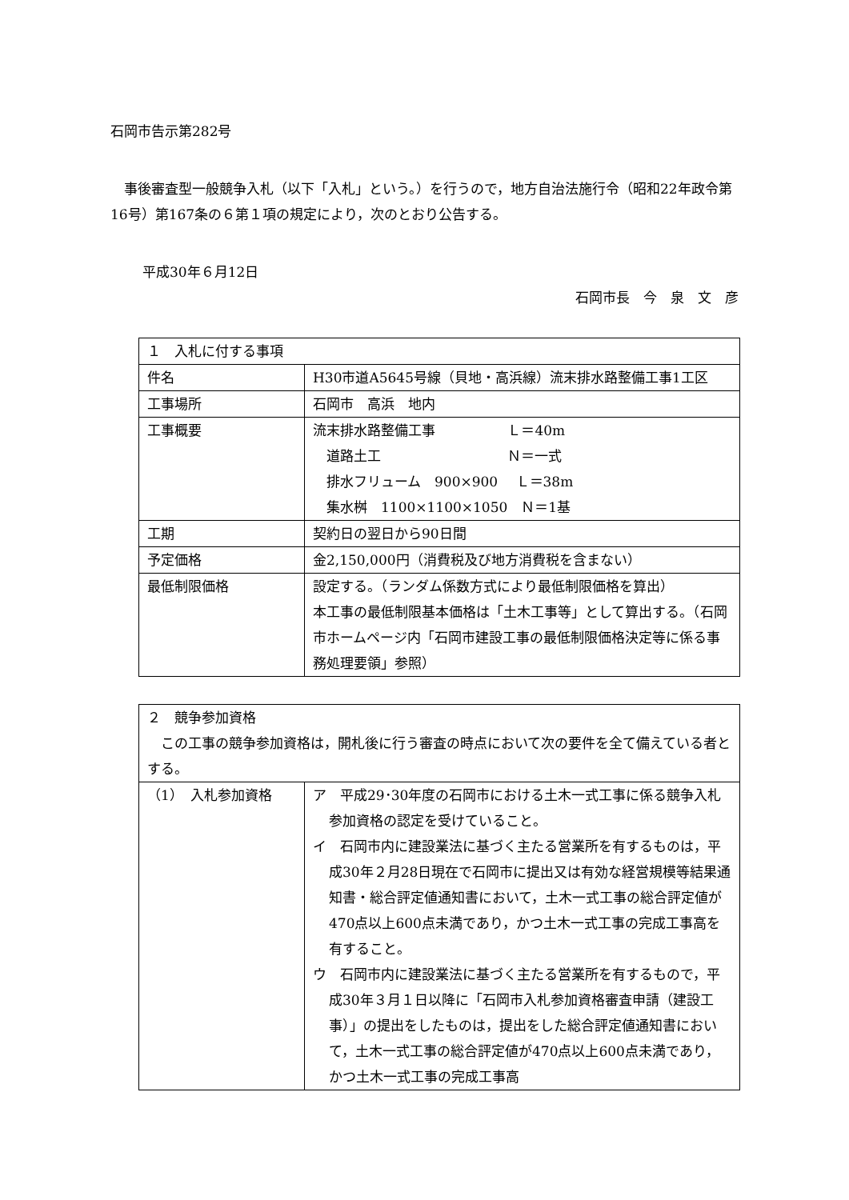石岡市告示第282号
事後審査型一般競争入札（以下「入札」という。）を行うので，地方自治法施行令（昭和22年政令第16号）第167条の６第１項の規定により，次のとおり公告する。
平成30年６月12日
石岡市長　今　泉　文　彦
| １ 入札に付する事項 | |
| 件名 | H30市道A5645号線（貝地・高浜線）流末排水路整備工事1工区 |
| 工事場所 | 石岡市 高浜 地内 |
| 工事概要 | 流末排水路整備工事 Ｌ＝40m 道路土工 Ｎ＝一式 排水フリューム 900×900 Ｌ＝38m 集水桝 1100×1100×1050 Ｎ＝1基 |
| 工期 | 契約日の翌日から90日間 |
| 予定価格 | 金2,150,000円（消費税及び地方消費税を含まない） |
| 最低制限価格 | 設定する。（ランダム係数方式により最低制限価格を算出） 本工事の最低制限基本価格は「土木工事等」として算出する。（石岡市ホームページ内「石岡市建設工事の最低制限価格決定等に係る事務処理要領」参照） |
| ２ 競争参加資格 この工事の競争参加資格は，開札後に行う審査の時点において次の要件を全て備えている者とする。 | |
| （1） 入札参加資格 | ア 平成29･30年度の石岡市における土木一式工事に係る競争入札参加資格の認定を受けていること。 イ 石岡市内に建設業法に基づく主たる営業所を有するものは，平成30年２月28日現在で石岡市に提出又は有効な経営規模等結果通知書・総合評定値通知書において，土木一式工事の総合評定値が470点以上600点未満であり，かつ土木一式工事の完成工事高を有すること。 ウ 石岡市内に建設業法に基づく主たる営業所を有するもので，平成30年３月１日以降に「石岡市入札参加資格審査申請（建設工事）」の提出をしたものは，提出をした総合評定値通知書において，土木一式工事の総合評定値が470点以上600点未満であり，かつ土木一式工事の完成工事高 |